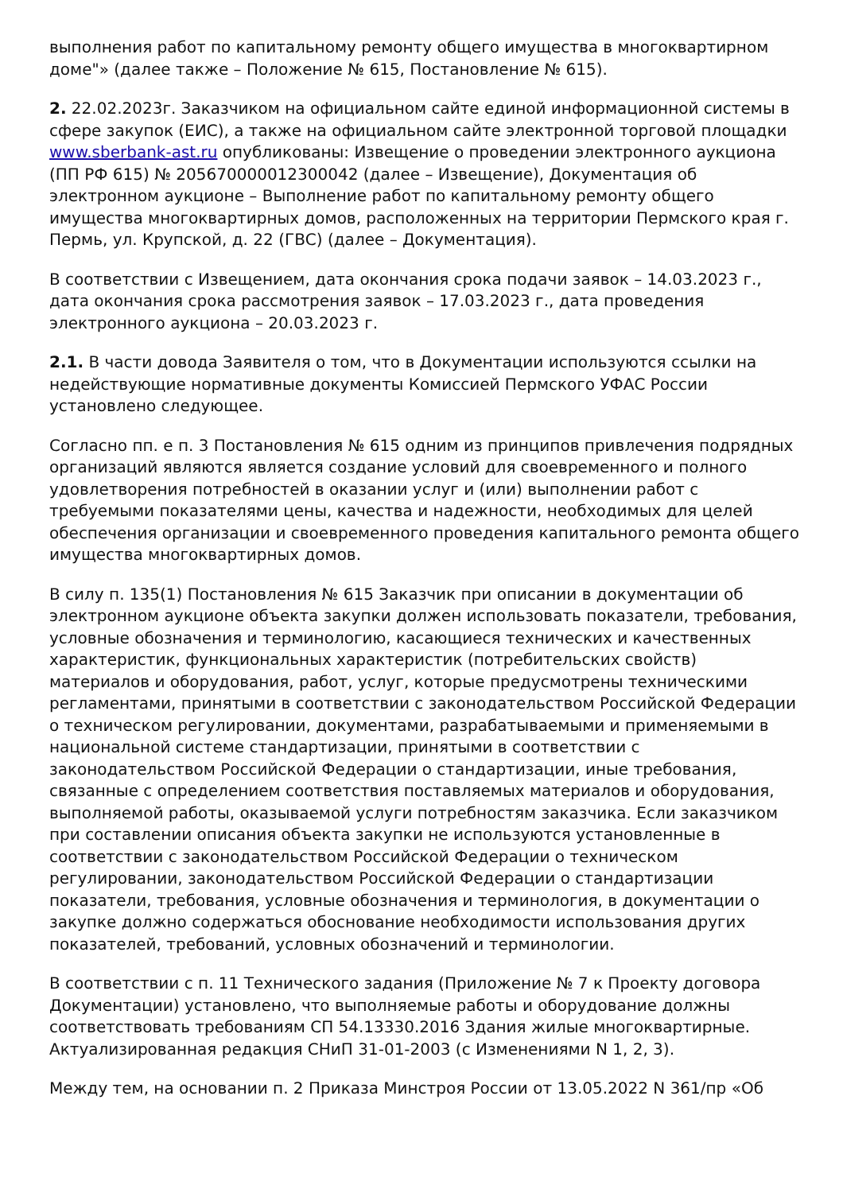выполнения работ по капитальному ремонту общего имущества в многоквартирном доме"» (далее также – Положение № 615, Постановление № 615).
2. 22.02.2023г. Заказчиком на официальном сайте единой информационной системы в сфере закупок (ЕИС), а также на официальном сайте электронной торговой площадки www.sberbank-ast.ru опубликованы: Извещение о проведении электронного аукциона (ПП РФ 615) № 205670000012300042 (далее – Извещение), Документация об электронном аукционе – Выполнение работ по капитальному ремонту общего имущества многоквартирных домов, расположенных на территории Пермского края г. Пермь, ул. Крупской, д. 22 (ГВС) (далее – Документация).
В соответствии с Извещением, дата окончания срока подачи заявок – 14.03.2023 г., дата окончания срока рассмотрения заявок – 17.03.2023 г., дата проведения электронного аукциона – 20.03.2023 г.
2.1. В части довода Заявителя о том, что в Документации используются ссылки на недействующие нормативные документы Комиссией Пермского УФАС России установлено следующее.
Согласно пп. е п. 3 Постановления № 615 одним из принципов привлечения подрядных организаций являются является создание условий для своевременного и полного удовлетворения потребностей в оказании услуг и (или) выполнении работ с требуемыми показателями цены, качества и надежности, необходимых для целей обеспечения организации и своевременного проведения капитального ремонта общего имущества многоквартирных домов.
В силу п. 135(1) Постановления № 615 Заказчик при описании в документации об электронном аукционе объекта закупки должен использовать показатели, требования, условные обозначения и терминологию, касающиеся технических и качественных характеристик, функциональных характеристик (потребительских свойств) материалов и оборудования, работ, услуг, которые предусмотрены техническими регламентами, принятыми в соответствии с законодательством Российской Федерации о техническом регулировании, документами, разрабатываемыми и применяемыми в национальной системе стандартизации, принятыми в соответствии с законодательством Российской Федерации о стандартизации, иные требования, связанные с определением соответствия поставляемых материалов и оборудования, выполняемой работы, оказываемой услуги потребностям заказчика. Если заказчиком при составлении описания объекта закупки не используются установленные в соответствии с законодательством Российской Федерации о техническом регулировании, законодательством Российской Федерации о стандартизации показатели, требования, условные обозначения и терминология, в документации о закупке должно содержаться обоснование необходимости использования других показателей, требований, условных обозначений и терминологии.
В соответствии с п. 11 Технического задания (Приложение № 7 к Проекту договора Документации) установлено, что выполняемые работы и оборудование должны соответствовать требованиям СП 54.13330.2016 Здания жилые многоквартирные. Актуализированная редакция СНиП 31-01-2003 (с Изменениями N 1, 2, 3).
Между тем, на основании п. 2 Приказа Минстроя России от 13.05.2022 N 361/пр «Об